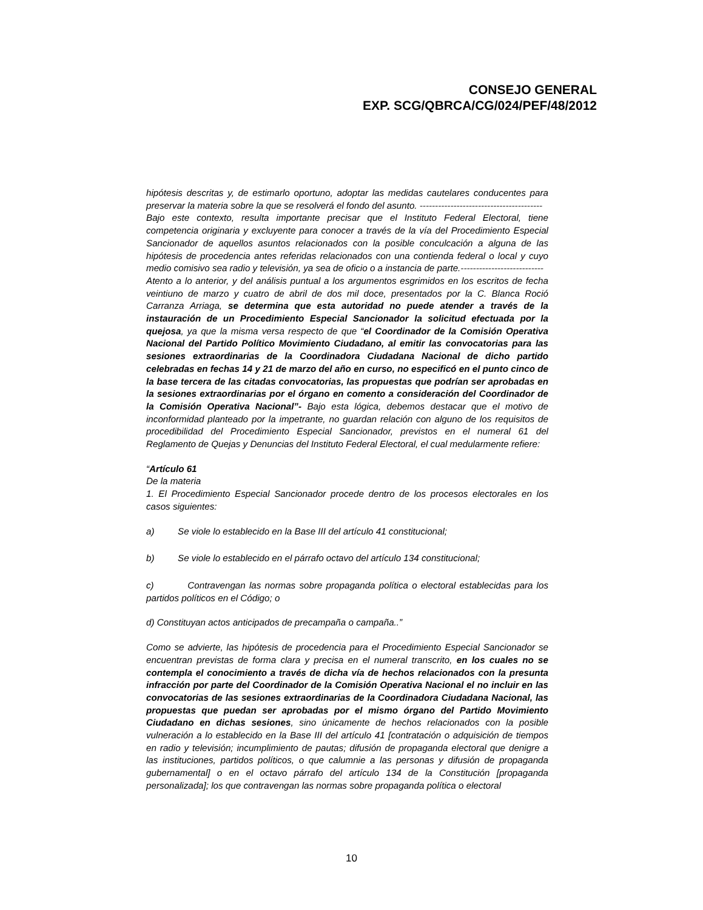CONSEJO GENERAL
EXP. SCG/QBRCA/CG/024/PEF/48/2012
hipótesis descritas y, de estimarlo oportuno, adoptar las medidas cautelares conducentes para preservar la materia sobre la que se resolverá el fondo del asunto. ----------------------------------------
Bajo este contexto, resulta importante precisar que el Instituto Federal Electoral, tiene competencia originaria y excluyente para conocer a través de la vía del Procedimiento Especial Sancionador de aquellos asuntos relacionados con la posible conculcación a alguna de las hipótesis de procedencia antes referidas relacionados con una contienda federal o local y cuyo medio comisivo sea radio y televisión, ya sea de oficio o a instancia de parte.---------------------------
Atento a lo anterior, y del análisis puntual a los argumentos esgrimidos en los escritos de fecha veintiuno de marzo y cuatro de abril de dos mil doce, presentados por la C. Blanca Roció Carranza Arriaga, se determina que esta autoridad no puede atender a través de la instauración de un Procedimiento Especial Sancionador la solicitud efectuada por la quejosa, ya que la misma versa respecto de que “el Coordinador de la Comisión Operativa Nacional del Partido Político Movimiento Ciudadano, al emitir las convocatorias para las sesiones extraordinarias de la Coordinadora Ciudadana Nacional de dicho partido celebradas en fechas 14 y 21 de marzo del año en curso, no especificó en el punto cinco de la base tercera de las citadas convocatorias, las propuestas que podrían ser aprobadas en la sesiones extraordinarias por el órgano en comento a consideración del Coordinador de la Comisión Operativa Nacional”- Bajo esta lógica, debemos destacar que el motivo de inconformidad planteado por la impetrante, no guardan relación con alguno de los requisitos de procedibilidad del Procedimiento Especial Sancionador, previstos en el numeral 61 del Reglamento de Quejas y Denuncias del Instituto Federal Electoral, el cual medularmente refiere:
“Artículo 61
De la materia
1. El Procedimiento Especial Sancionador procede dentro de los procesos electorales en los casos siguientes:
a) Se viole lo establecido en la Base III del artículo 41 constitucional;
b) Se viole lo establecido en el párrafo octavo del artículo 134 constitucional;
c) Contravengan las normas sobre propaganda política o electoral establecidas para los partidos políticos en el Código; o
d) Constituyan actos anticipados de precampaña o campaña..”
Como se advierte, las hipótesis de procedencia para el Procedimiento Especial Sancionador se encuentran previstas de forma clara y precisa en el numeral transcrito, en los cuales no se contempla el conocimiento a través de dicha vía de hechos relacionados con la presunta infracción por parte del Coordinador de la Comisión Operativa Nacional el no incluir en las convocatorias de las sesiones extraordinarias de la Coordinadora Ciudadana Nacional, las propuestas que puedan ser aprobadas por el mismo órgano del Partido Movimiento Ciudadano en dichas sesiones, sino únicamente de hechos relacionados con la posible vulneración a lo establecido en la Base III del artículo 41 [contratación o adquisición de tiempos en radio y televisión; incumplimiento de pautas; difusión de propaganda electoral que denigre a las instituciones, partidos políticos, o que calumnie a las personas y difusión de propaganda gubernamental] o en el octavo párrafo del artículo 134 de la Constitución [propaganda personalizada]; los que contravengan las normas sobre propaganda política o electoral
10